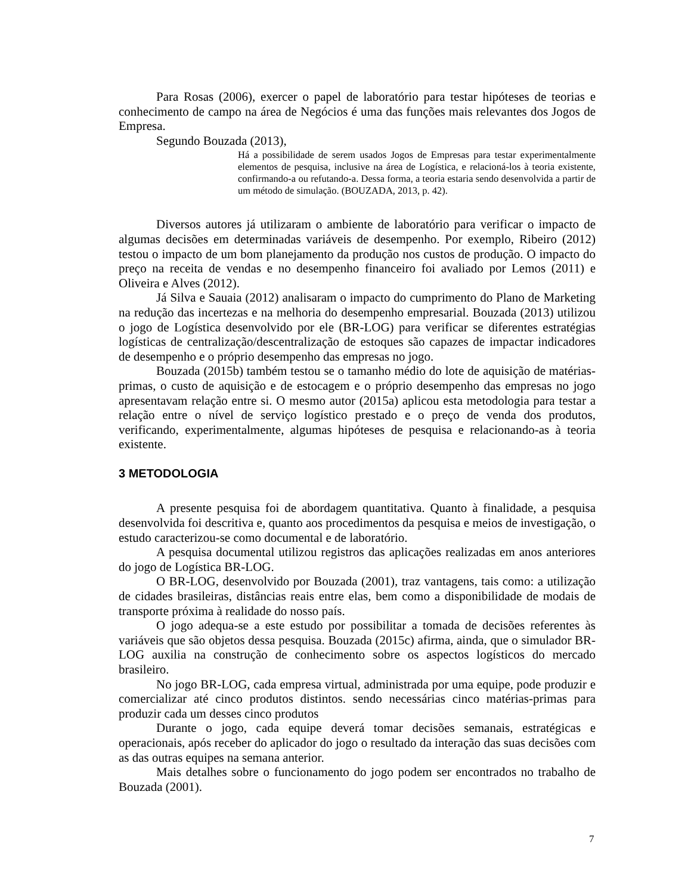Para Rosas (2006), exercer o papel de laboratório para testar hipóteses de teorias e conhecimento de campo na área de Negócios é uma das funções mais relevantes dos Jogos de Empresa.
Segundo Bouzada (2013),
Há a possibilidade de serem usados Jogos de Empresas para testar experimentalmente elementos de pesquisa, inclusive na área de Logística, e relacioná-los à teoria existente, confirmando-a ou refutando-a. Dessa forma, a teoria estaria sendo desenvolvida a partir de um método de simulação. (BOUZADA, 2013, p. 42).
Diversos autores já utilizaram o ambiente de laboratório para verificar o impacto de algumas decisões em determinadas variáveis de desempenho. Por exemplo, Ribeiro (2012) testou o impacto de um bom planejamento da produção nos custos de produção. O impacto do preço na receita de vendas e no desempenho financeiro foi avaliado por Lemos (2011) e Oliveira e Alves (2012).
Já Silva e Sauaia (2012) analisaram o impacto do cumprimento do Plano de Marketing na redução das incertezas e na melhoria do desempenho empresarial. Bouzada (2013) utilizou o jogo de Logística desenvolvido por ele (BR-LOG) para verificar se diferentes estratégias logísticas de centralização/descentralização de estoques são capazes de impactar indicadores de desempenho e o próprio desempenho das empresas no jogo.
Bouzada (2015b) também testou se o tamanho médio do lote de aquisição de matérias-primas, o custo de aquisição e de estocagem e o próprio desempenho das empresas no jogo apresentavam relação entre si. O mesmo autor (2015a) aplicou esta metodologia para testar a relação entre o nível de serviço logístico prestado e o preço de venda dos produtos, verificando, experimentalmente, algumas hipóteses de pesquisa e relacionando-as à teoria existente.
3 METODOLOGIA
A presente pesquisa foi de abordagem quantitativa. Quanto à finalidade, a pesquisa desenvolvida foi descritiva e, quanto aos procedimentos da pesquisa e meios de investigação, o estudo caracterizou-se como documental e de laboratório.
A pesquisa documental utilizou registros das aplicações realizadas em anos anteriores do jogo de Logística BR-LOG.
O BR-LOG, desenvolvido por Bouzada (2001), traz vantagens, tais como: a utilização de cidades brasileiras, distâncias reais entre elas, bem como a disponibilidade de modais de transporte próxima à realidade do nosso país.
O jogo adequa-se a este estudo por possibilitar a tomada de decisões referentes às variáveis que são objetos dessa pesquisa. Bouzada (2015c) afirma, ainda, que o simulador BR-LOG auxilia na construção de conhecimento sobre os aspectos logísticos do mercado brasileiro.
No jogo BR-LOG, cada empresa virtual, administrada por uma equipe, pode produzir e comercializar até cinco produtos distintos. sendo necessárias cinco matérias-primas para produzir cada um desses cinco produtos
Durante o jogo, cada equipe deverá tomar decisões semanais, estratégicas e operacionais, após receber do aplicador do jogo o resultado da interação das suas decisões com as das outras equipes na semana anterior.
Mais detalhes sobre o funcionamento do jogo podem ser encontrados no trabalho de Bouzada (2001).
7